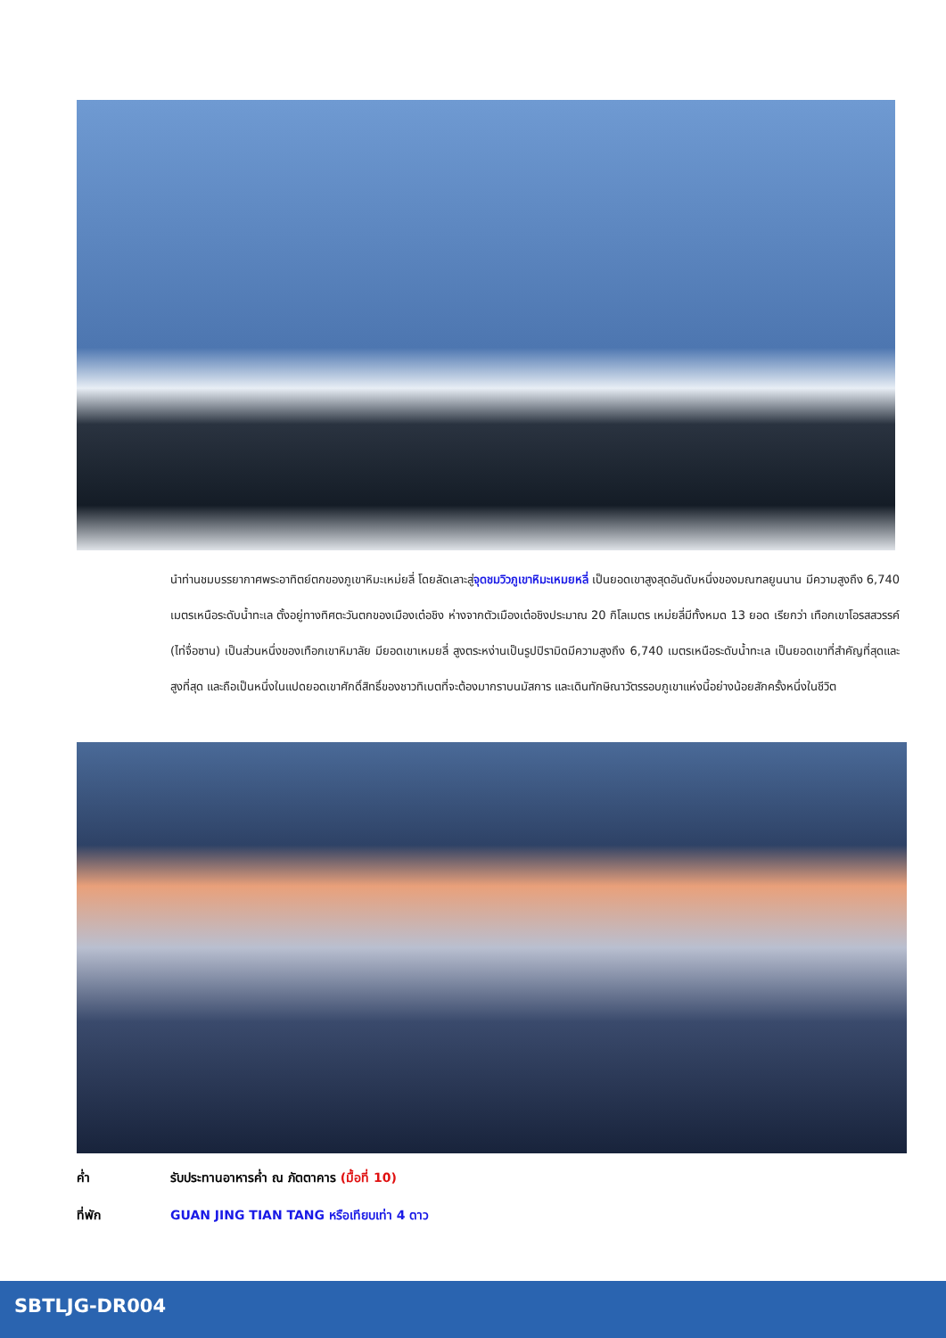นำท่านชมบรรยากาศพระอาทิตย์ตกของภูเขาหิมะเหม่ยลี่ โดยลัดเลาะสู่จุดชมวิวภูเขาหิมะเหมยหลี่ เป็นยอดเขาสูงสุดอันดับหนึ่งของมณฑลยูนนาน มีความสูงถึง 6,740 เมตรเหนือระดับน้ำทะเล ตั้งอยู่ทางทิศตะวันตกของเมืองเต๋อชิง ห่างจากตัวเมืองเต๋อชิงประมาณ 20 กิโลเมตร เหม่ยลี่มีทั้งหมด 13 ยอด เรียกว่า เทือกเขาโอรสสวรรค์ (ไท่จื่อซาน) เป็นส่วนหนึ่งของเทือกเขาหิมาลัย มียอดเขาเหมยลี่ สูงตระหง่านเป็นรูปปิรามิดมีความสูงถึง 6,740 เมตรเหนือระดับน้ำทะเล เป็นยอดเขาที่สำคัญที่สุดและสูงที่สุด และถือเป็นหนึ่งในแปดยอดเขาศักดิ์สิทธิ์ของชาวทิเบตที่จะต้องมากราบนมัสการ และเดินทักษิณาวัตรรอบภูเขาแห่งนี้อย่างน้อยสักครั้งหนึ่งในชีวิต
ค่ำ รับประทานอาหารค่ำ ณ ภัตตาคาร (มื้อที่ 10)
ที่พัก GUAN JING TIAN TANG หรือเทียบเท่า 4 ดาว
SBTLJG-DR004